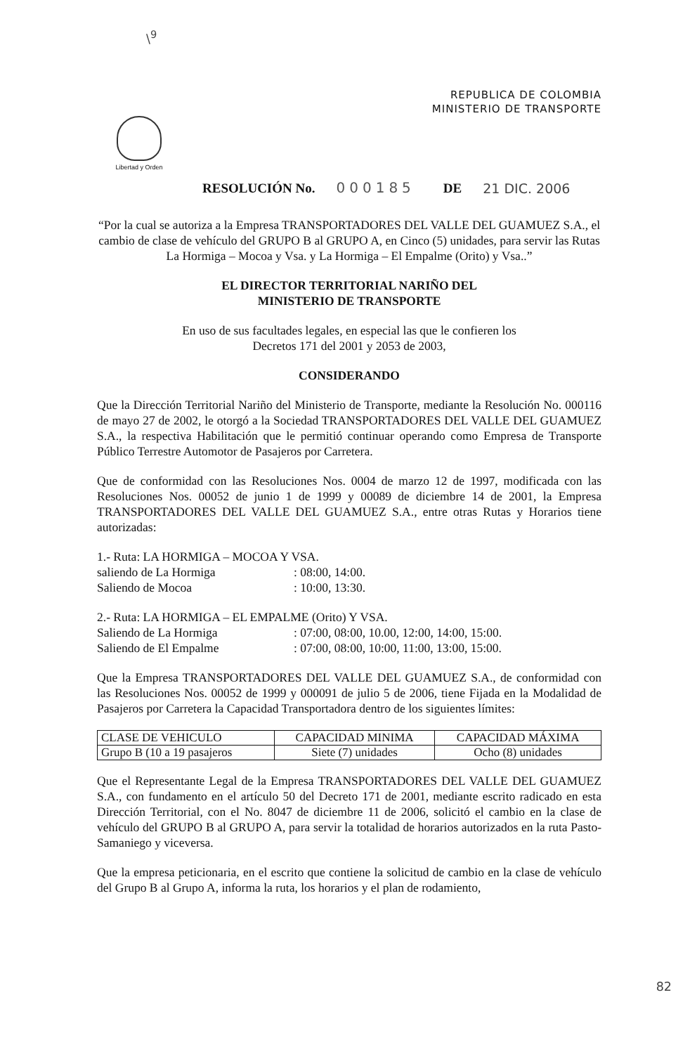\<sup>9</sup>
REPUBLICA DE COLOMBIA
MINISTERIO DE TRANSPORTE
Libertad y Orden
RESOLUCIÓN No. 000185 DE 21 DIC. 2006
“Por la cual se autoriza a la Empresa TRANSPORTADORES DEL VALLE DEL GUAMUEZ S.A., el cambio de clase de vehículo del GRUPO B al GRUPO A, en Cinco (5) unidades, para servir las Rutas La Hormiga – Mocoa y Vsa. y La Hormiga – El Empalme (Orito) y Vsa..”
EL DIRECTOR TERRITORIAL NARIÑO DEL
MINISTERIO DE TRANSPORTE
En uso de sus facultades legales, en especial las que le confieren los
Decretos 171 del 2001 y 2053 de 2003,
CONSIDERANDO
Que la Dirección Territorial Nariño del Ministerio de Transporte, mediante la Resolución No. 000116 de mayo 27 de 2002, le otorgó a la Sociedad TRANSPORTADORES DEL VALLE DEL GUAMUEZ S.A., la respectiva Habilitación que le permitió continuar operando como Empresa de Transporte Público Terrestre Automotor de Pasajeros por Carretera.
Que de conformidad con las Resoluciones Nos. 0004 de marzo 12 de 1997, modificada con las Resoluciones Nos. 00052 de junio 1 de 1999 y 00089 de diciembre 14 de 2001, la Empresa TRANSPORTADORES DEL VALLE DEL GUAMUEZ S.A., entre otras Rutas y Horarios tiene autorizadas:
1.- Ruta: LA HORMIGA – MOCOA Y VSA.
saliendo de La Hormiga: 08:00, 14:00.
Saliendo de Mocoa: 10:00, 13:30.
2.- Ruta: LA HORMIGA – EL EMPALME (Orito) Y VSA.
Saliendo de La Hormiga: 07:00, 08:00, 10.00, 12:00, 14:00, 15:00.
Saliendo de El Empalme: 07:00, 08:00, 10:00, 11:00, 13:00, 15:00.
Que la Empresa TRANSPORTADORES DEL VALLE DEL GUAMUEZ S.A., de conformidad con las Resoluciones Nos. 00052 de 1999 y 000091 de julio 5 de 2006, tiene Fijada en la Modalidad de Pasajeros por Carretera la Capacidad Transportadora dentro de los siguientes límites:
| CLASE DE VEHICULO | CAPACIDAD MINIMA | CAPACIDAD MÁXIMA |
| --- | --- | --- |
| Grupo B (10 a 19 pasajeros | Siete (7) unidades | Ocho (8) unidades |
Que el Representante Legal de la Empresa TRANSPORTADORES DEL VALLE DEL GUAMUEZ S.A., con fundamento en el artículo 50 del Decreto 171 de 2001, mediante escrito radicado en esta Dirección Territorial, con el No. 8047 de diciembre 11 de 2006, solicitó el cambio en la clase de vehículo del GRUPO B al GRUPO A, para servir la totalidad de horarios autorizados en la ruta Pasto- Samaniego y viceversa.
Que la empresa peticionaria, en el escrito que contiene la solicitud de cambio en la clase de vehículo del Grupo B al Grupo A, informa la ruta, los horarios y el plan de rodamiento,
82